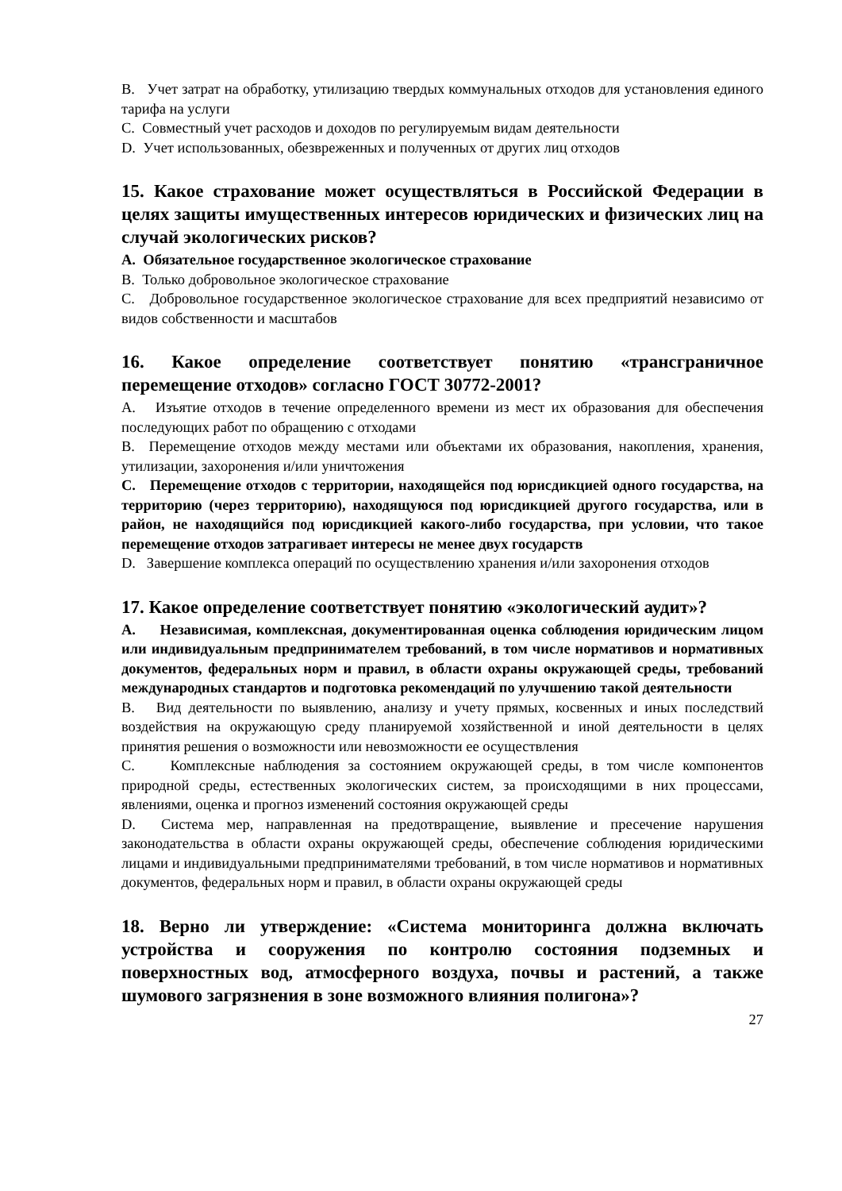B. Учет затрат на обработку, утилизацию твердых коммунальных отходов для установления единого тарифа на услуги
C. Совместный учет расходов и доходов по регулируемым видам деятельности
D. Учет использованных, обезвреженных и полученных от других лиц отходов
15. Какое страхование может осуществляться в Российской Федерации в целях защиты имущественных интересов юридических и физических лиц на случай экологических рисков?
A. Обязательное государственное экологическое страхование
B. Только добровольное экологическое страхование
C. Добровольное государственное экологическое страхование для всех предприятий независимо от видов собственности и масштабов
16. Какое определение соответствует понятию «трансграничное перемещение отходов» согласно ГОСТ 30772-2001?
A. Изъятие отходов в течение определенного времени из мест их образования для обеспечения последующих работ по обращению с отходами
B. Перемещение отходов между местами или объектами их образования, накопления, хранения, утилизации, захоронения и/или уничтожения
C. Перемещение отходов с территории, находящейся под юрисдикцией одного государства, на территорию (через территорию), находящуюся под юрисдикцией другого государства, или в район, не находящийся под юрисдикцией какого-либо государства, при условии, что такое перемещение отходов затрагивает интересы не менее двух государств
D. Завершение комплекса операций по осуществлению хранения и/или захоронения отходов
17. Какое определение соответствует понятию «экологический аудит»?
A. Независимая, комплексная, документированная оценка соблюдения юридическим лицом или индивидуальным предпринимателем требований, в том числе нормативов и нормативных документов, федеральных норм и правил, в области охраны окружающей среды, требований международных стандартов и подготовка рекомендаций по улучшению такой деятельности
B. Вид деятельности по выявлению, анализу и учету прямых, косвенных и иных последствий воздействия на окружающую среду планируемой хозяйственной и иной деятельности в целях принятия решения о возможности или невозможности ее осуществления
C. Комплексные наблюдения за состоянием окружающей среды, в том числе компонентов природной среды, естественных экологических систем, за происходящими в них процессами, явлениями, оценка и прогноз изменений состояния окружающей среды
D. Система мер, направленная на предотвращение, выявление и пресечение нарушения законодательства в области охраны окружающей среды, обеспечение соблюдения юридическими лицами и индивидуальными предпринимателями требований, в том числе нормативов и нормативных документов, федеральных норм и правил, в области охраны окружающей среды
18. Верно ли утверждение: «Система мониторинга должна включать устройства и сооружения по контролю состояния подземных и поверхностных вод, атмосферного воздуха, почвы и растений, а также шумового загрязнения в зоне возможного влияния полигона»?
27